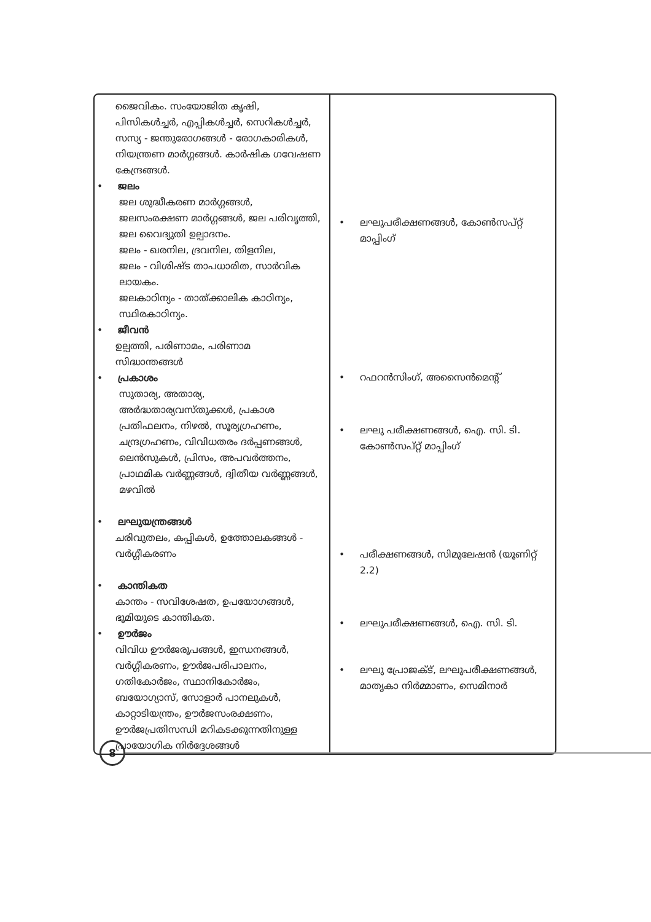| ജൈവികം. സംയോജിത കൃഷി, പിസികൾച്ചർ, എപ്പികൾച്ചർ, സെറികൾച്ചർ, സസ്യ - ജന്തുരോഗങ്ങൾ - രോഗകാരികൾ, നിയന്ത്രണ മാർഗ്ഗങ്ങൾ. കാർഷിക ഗവേഷണ കേന്ദ്രങ്ങൾ. • ജലം ജല ശുദ്ധീകരണ മാർഗ്ഗങ്ങൾ, ജലസംരക്ഷണ മാർഗ്ഗങ്ങൾ, ജല പരിവൃത്തി, ജല വൈദ്യുതി ഉല്പാദനം. ജലം - ഖരനില, ദ്രവനില, തിളനില, ജലം - വിശിഷ്ട താപധാരിത, സാർവിക ലായകം. ജലകാഠിന്യം - താത്ക്കാലിക കാഠിന്യം, സ്ഥിരകാഠിന്യം. • ജീവൻ ഉല്പത്തി, പരിണാമം, പരിണാമ സിദ്ധാന്തങ്ങൾ • പ്രകാശം സുതാര്യ, അതാര്യ, അർദ്ധതാര്യവസ്തുക്കൾ, പ്രകാശ പ്രതിഫലനം, നിഴൽ, സൂര്യഗ്രഹണം, ചന്ദ്രഗ്രഹണം, വിവിധതരം ദർപ്പണങ്ങൾ, ലെൻസുകൾ, പ്രിസം, അപവർത്തനം, പ്രാഥമിക വർണ്ണങ്ങൾ, ദ്വിതീയ വർണ്ണങ്ങൾ, മഴവിൽ • ലഘുയന്ത്രങ്ങൾ ചരിവുതലം, കപ്പികൾ, ഉത്തോലകങ്ങൾ - വർഗ്ഗീകരണം • കാന്തികത കാന്തം - സവിശേഷത, ഉപയോഗങ്ങൾ, ഭൂമിയുടെ കാന്തികത. • ഊർജം വിവിധ ഊർജരൂപങ്ങൾ, ഇന്ധനങ്ങൾ, വർഗ്ഗീകരണം, ഊർജപരിപാലനം, ഗതികോർജം, സ്ഥാനികോർജം, ബയോഗ്യാസ്, സോളാർ പാനലുകൾ, കാറ്റാടിയന്ത്രം, ഊർജസംരക്ഷണം, ഊർജപ്രതിസന്ധി മറികടക്കുന്നതിനുള്ള പ്രായോഗിക നിർദ്ദേശങ്ങൾ | • ലഘുപരീക്ഷണങ്ങൾ, കോൺസപ്റ്റ് മാപ്പിംഗ് • റഫറൻസിംഗ്, അസൈൻമെന്റ് • ലഘു പരീക്ഷണങ്ങൾ, ഐ. സി. ടി. കോൺസപ്റ്റ് മാപ്പിംഗ് • പരീക്ഷണങ്ങൾ, സിമുലേഷൻ (യൂണിറ്റ് 2.2) • ലഘുപരീക്ഷണങ്ങൾ, ഐ. സി. ടി. • ലഘു പ്രോജക്ട്, ലഘുപരീക്ഷണങ്ങൾ, മാതൃകാ നിർമ്മാണം, സെമിനാർ |
8